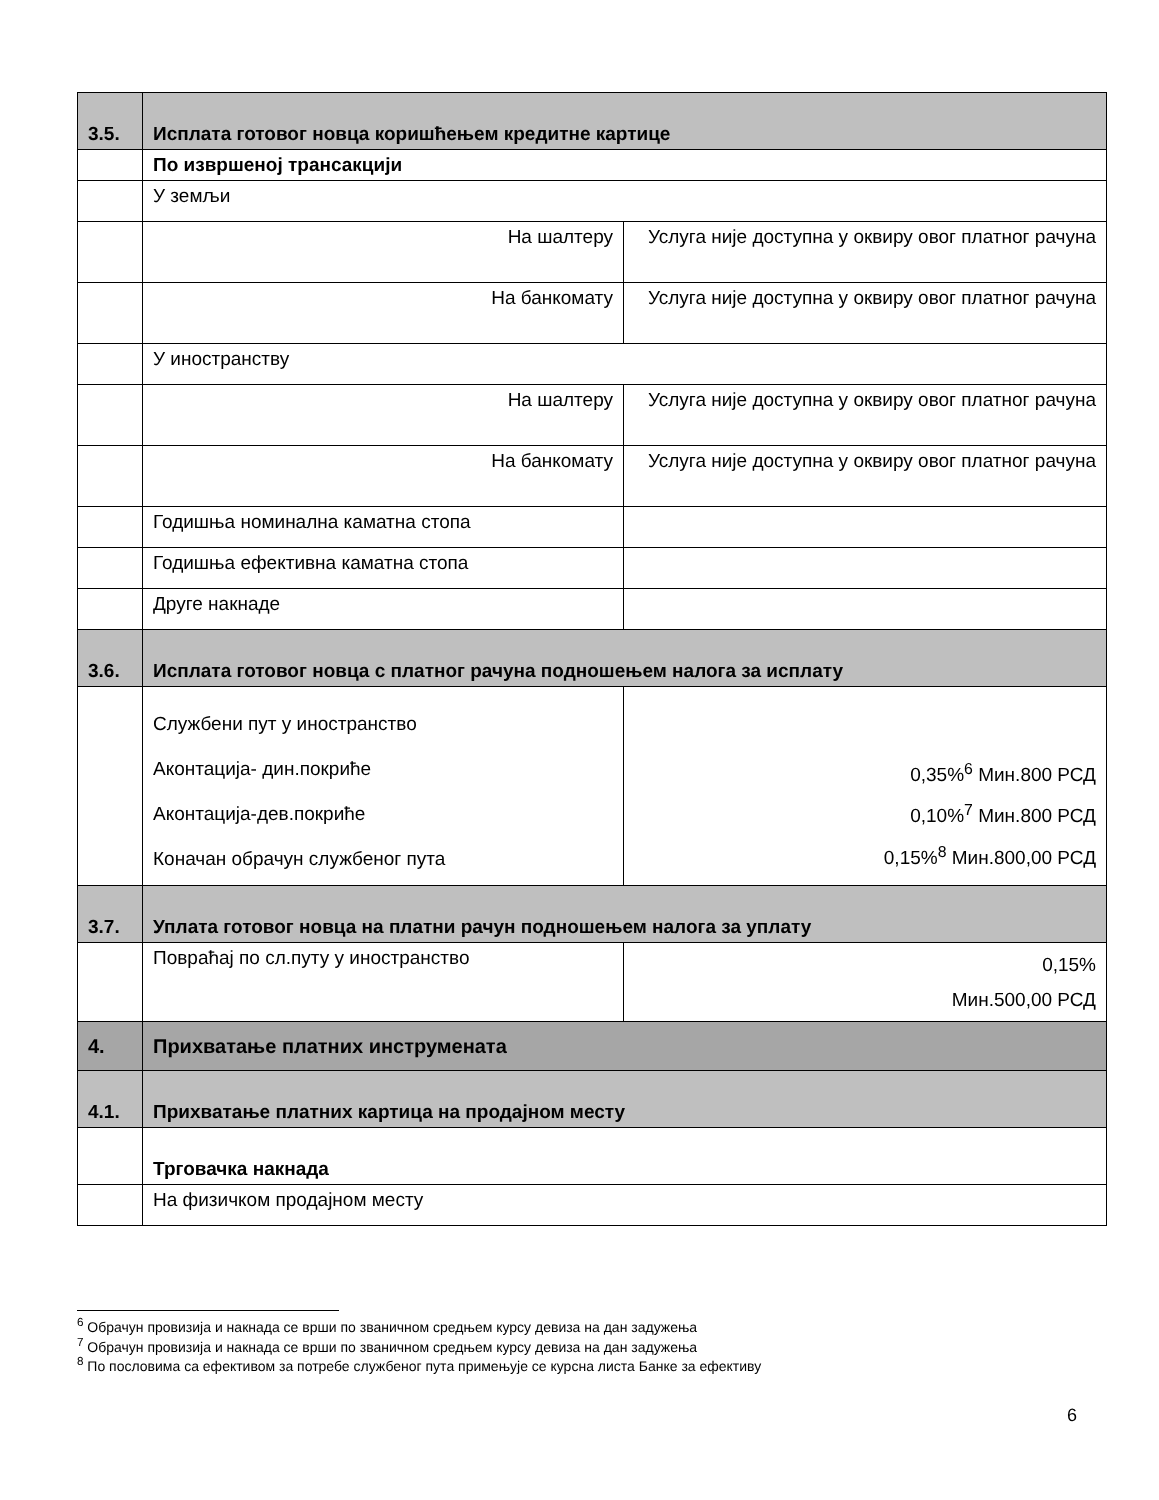| 3.5. | Исплата готовог новца коришћењем кредитне картице | |
| | По извршеној трансакцији | |
| | У земљи | |
| | На шалтеру | Услуга није доступна у оквиру овог платног рачуна |
| | На банкомату | Услуга није доступна у оквиру овог платног рачуна |
| | У иностранству | |
| | На шалтеру | Услуга није доступна у оквиру овог платног рачуна |
| | На банкомату | Услуга није доступна у оквиру овог платног рачуна |
| | Годишња номинална каматна стопа | |
| | Годишња ефективна каматна стопа | |
| | Друге накнаде | |
| 3.6. | Исплата готовог новца с платног рачуна подношењем налога за исплату | |
| | Службени пут у иностранство Аконтација- дин.покриће Аконтација-дев.покриће Коначан обрачун службеног пута | 0,35%<sup>6</sup> Мин.800 РСД 0,10%<sup>7</sup> Мин.800 РСД 0,15%<sup>8</sup> Мин.800,00 РСД |
| 3.7. | Уплата готовог новца на платни рачун подношењем налога за уплату | |
| | Повраћај по сл.путу у иностранство | 0,15% Мин.500,00 РСД |
| 4. | Прихватање платних инструмената | |
| 4.1. | Прихватање платних картица на продајном месту | |
| | Трговачка накнада | |
| | На физичком продајном месту | |
<sup>6</sup> Обрачун провизија и накнада се врши по званичном средњем курсу девиза на дан задужења
<sup>7</sup> Обрачун провизија и накнада се врши по званичном средњем курсу девиза на дан задужења
<sup>8</sup> По пословима са ефективом за потребе службеног пута примењује се курсна листа Банке за ефективу
6